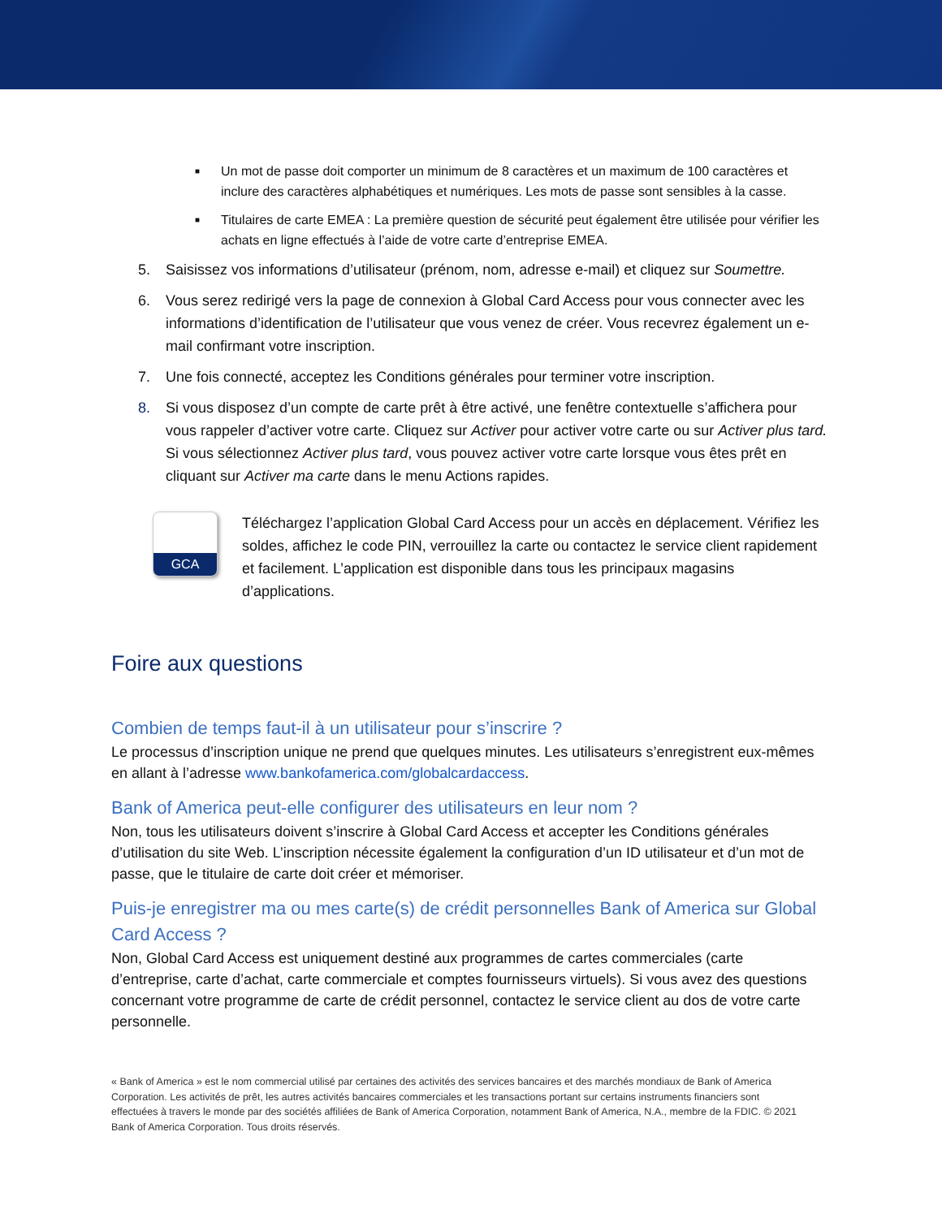■ Un mot de passe doit comporter un minimum de 8 caractères et un maximum de 100 caractères et inclure des caractères alphabétiques et numériques. Les mots de passe sont sensibles à la casse.
■ Titulaires de carte EMEA : La première question de sécurité peut également être utilisée pour vérifier les achats en ligne effectués à l’aide de votre carte d’entreprise EMEA.
5. Saisissez vos informations d’utilisateur (prénom, nom, adresse e-mail) et cliquez sur Soumettre.
6. Vous serez redirigé vers la page de connexion à Global Card Access pour vous connecter avec les informations d’identification de l’utilisateur que vous venez de créer. Vous recevrez également un e-mail confirmant votre inscription.
7. Une fois connecté, acceptez les Conditions générales pour terminer votre inscription.
8. Si vous disposez d’un compte de carte prêt à être activé, une fenêtre contextuelle s’affichera pour vous rappeler d’activer votre carte. Cliquez sur Activer pour activer votre carte ou sur Activer plus tard. Si vous sélectionnez Activer plus tard, vous pouvez activer votre carte lorsque vous êtes prêt en cliquant sur Activer ma carte dans le menu Actions rapides.
GCA
Téléchargez l’application Global Card Access pour un accès en déplacement. Vérifiez les soldes, affichez le code PIN, verrouillez la carte ou contactez le service client rapidement et facilement. L’application est disponible dans tous les principaux magasins d’applications.
Foire aux questions
Combien de temps faut-il à un utilisateur pour s’inscrire ?
Le processus d’inscription unique ne prend que quelques minutes. Les utilisateurs s’enregistrent eux-mêmes en allant à l’adresse www.bankofamerica.com/globalcardaccess.
Bank of America peut-elle configurer des utilisateurs en leur nom ?
Non, tous les utilisateurs doivent s’inscrire à Global Card Access et accepter les Conditions générales d’utilisation du site Web. L’inscription nécessite également la configuration d’un ID utilisateur et d’un mot de passe, que le titulaire de carte doit créer et mémoriser.
Puis-je enregistrer ma ou mes carte(s) de crédit personnelles Bank of America sur Global Card Access ?
Non, Global Card Access est uniquement destiné aux programmes de cartes commerciales (carte d’entreprise, carte d’achat, carte commerciale et comptes fournisseurs virtuels). Si vous avez des questions concernant votre programme de carte de crédit personnel, contactez le service client au dos de votre carte personnelle.
« Bank of America » est le nom commercial utilisé par certaines des activités des services bancaires et des marchés mondiaux de Bank of America Corporation. Les activités de prêt, les autres activités bancaires commerciales et les transactions portant sur certains instruments financiers sont effectuées à travers le monde par des sociétés affiliées de Bank of America Corporation, notamment Bank of America, N.A., membre de la FDIC. © 2021 Bank of America Corporation. Tous droits réservés.